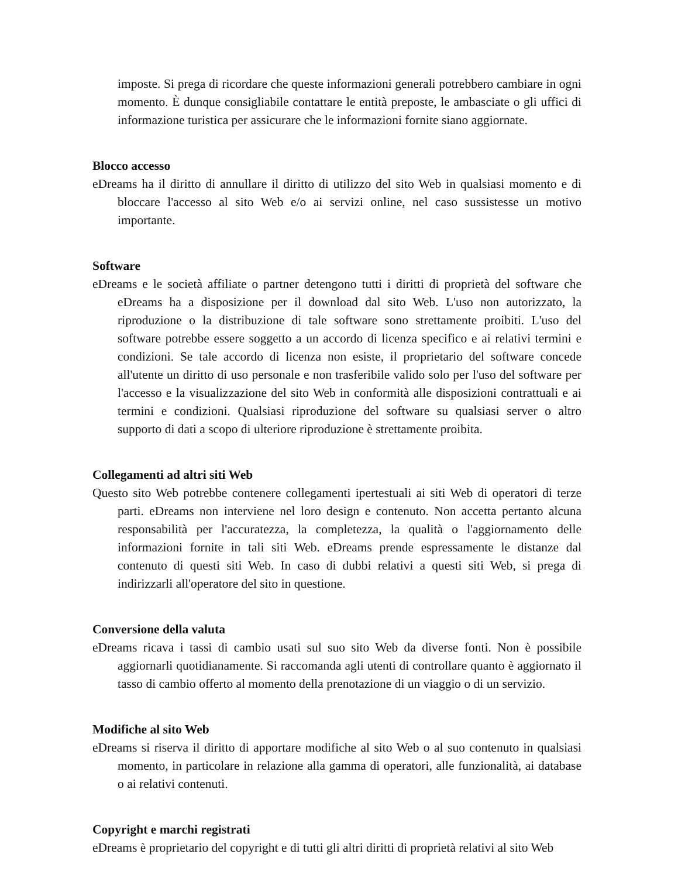imposte. Si prega di ricordare che queste informazioni generali potrebbero cambiare in ogni momento. È dunque consigliabile contattare le entità preposte, le ambasciate o gli uffici di informazione turistica per assicurare che le informazioni fornite siano aggiornate.
Blocco accesso
eDreams ha il diritto di annullare il diritto di utilizzo del sito Web in qualsiasi momento e di bloccare l'accesso al sito Web e/o ai servizi online, nel caso sussistesse un motivo importante.
Software
eDreams e le società affiliate o partner detengono tutti i diritti di proprietà del software che eDreams ha a disposizione per il download dal sito Web. L'uso non autorizzato, la riproduzione o la distribuzione di tale software sono strettamente proibiti. L'uso del software potrebbe essere soggetto a un accordo di licenza specifico e ai relativi termini e condizioni. Se tale accordo di licenza non esiste, il proprietario del software concede all'utente un diritto di uso personale e non trasferibile valido solo per l'uso del software per l'accesso e la visualizzazione del sito Web in conformità alle disposizioni contrattuali e ai termini e condizioni. Qualsiasi riproduzione del software su qualsiasi server o altro supporto di dati a scopo di ulteriore riproduzione è strettamente proibita.
Collegamenti ad altri siti Web
Questo sito Web potrebbe contenere collegamenti ipertestuali ai siti Web di operatori di terze parti. eDreams non interviene nel loro design e contenuto. Non accetta pertanto alcuna responsabilità per l'accuratezza, la completezza, la qualità o l'aggiornamento delle informazioni fornite in tali siti Web. eDreams prende espressamente le distanze dal contenuto di questi siti Web. In caso di dubbi relativi a questi siti Web, si prega di indirizzarli all'operatore del sito in questione.
Conversione della valuta
eDreams ricava i tassi di cambio usati sul suo sito Web da diverse fonti. Non è possibile aggiornarli quotidianamente. Si raccomanda agli utenti di controllare quanto è aggiornato il tasso di cambio offerto al momento della prenotazione di un viaggio o di un servizio.
Modifiche al sito Web
eDreams si riserva il diritto di apportare modifiche al sito Web o al suo contenuto in qualsiasi momento, in particolare in relazione alla gamma di operatori, alle funzionalità, ai database o ai relativi contenuti.
Copyright e marchi registrati
eDreams è proprietario del copyright e di tutti gli altri diritti di proprietà relativi al sito Web